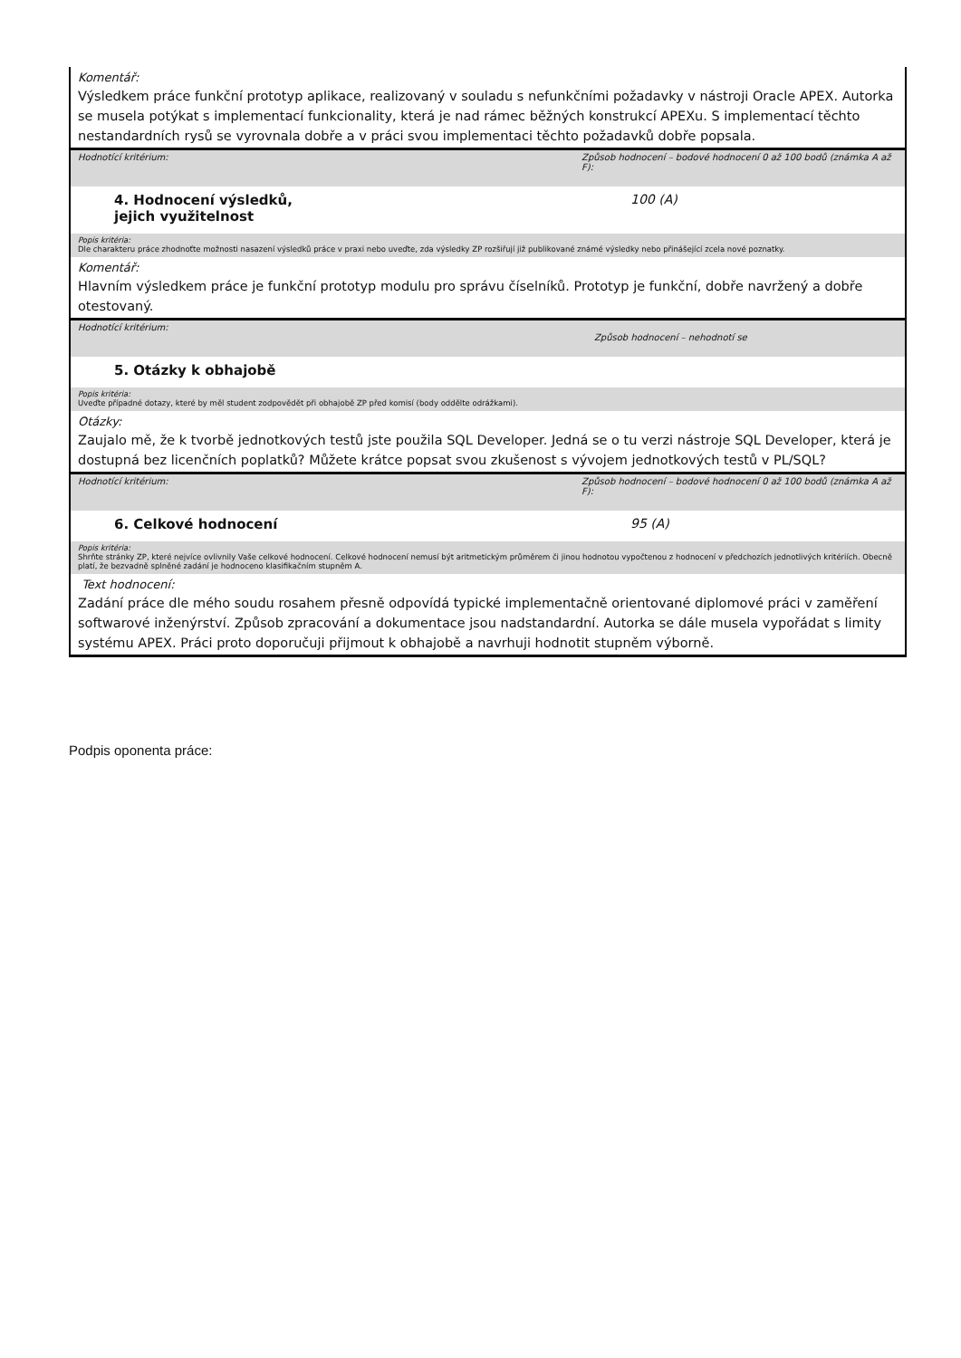Komentář:
Výsledkem práce funkční prototyp aplikace, realizovaný v souladu s nefunkčními požadavky v nástroji Oracle APEX. Autorka se musela potýkat s implementací funkcionality, která je nad rámec běžných konstrukcí APEXu. S implementací těchto nestandardních rysů se vyrovnala dobře a v práci svou implementaci těchto požadavků dobře popsala.
Hodnotící kritérium: Způsob hodnocení – bodové hodnocení 0 až 100 bodů (známka A až F):
4. Hodnocení výsledků,
jejich využitelnost
100 (A)
Popis kritéria:
Dle charakteru práce zhodnoťte možnosti nasazení výsledků práce v praxi nebo uveďte, zda výsledky ZP rozšiřují již publikované známé výsledky nebo přinášející zcela nové poznatky.
Komentář:
Hlavním výsledkem práce je funkční prototyp modulu pro správu číselníků. Prototyp je funkční, dobře navržený a dobře otestovaný.
Hodnotící kritérium:
Způsob hodnocení – nehodnotí se
5. Otázky k obhajobě
Popis kritéria:
Uveďte případné dotazy, které by měl student zodpovědět při obhajobě ZP před komisí (body oddělte odrážkami).
Otázky:
Zaujalo mě, že k tvorbě jednotkových testů jste použila SQL Developer. Jedná se o tu verzi nástroje SQL Developer, která je dostupná bez licenčních poplatků? Můžete krátce popsat svou zkušenost s vývojem jednotkových testů v PL/SQL?
Hodnotící kritérium: Způsob hodnocení – bodové hodnocení 0 až 100 bodů (známka A až F):
6. Celkové hodnocení 95 (A)
Popis kritéria:
Shrňte stránky ZP, které nejvíce ovlivnily Vaše celkové hodnocení. Celkové hodnocení nemusí být aritmetickým průměrem či jinou hodnotou vypočtenou z hodnocení v předchozích jednotlivých kritériích. Obecně platí, že bezvadně splněné zadání je hodnoceno klasifikačním stupněm A.
Text hodnocení:
Zadání práce dle mého soudu rosahem přesně odpovídá typické implementačně orientované diplomové práci v zaměření softwarové inženýrství. Způsob zpracování a dokumentace jsou nadstandardní. Autorka se dále musela vypořádat s limity systému APEX. Práci proto doporučuji přijmout k obhajobě a navrhuji hodnotit stupněm výborně.
Podpis oponenta práce: